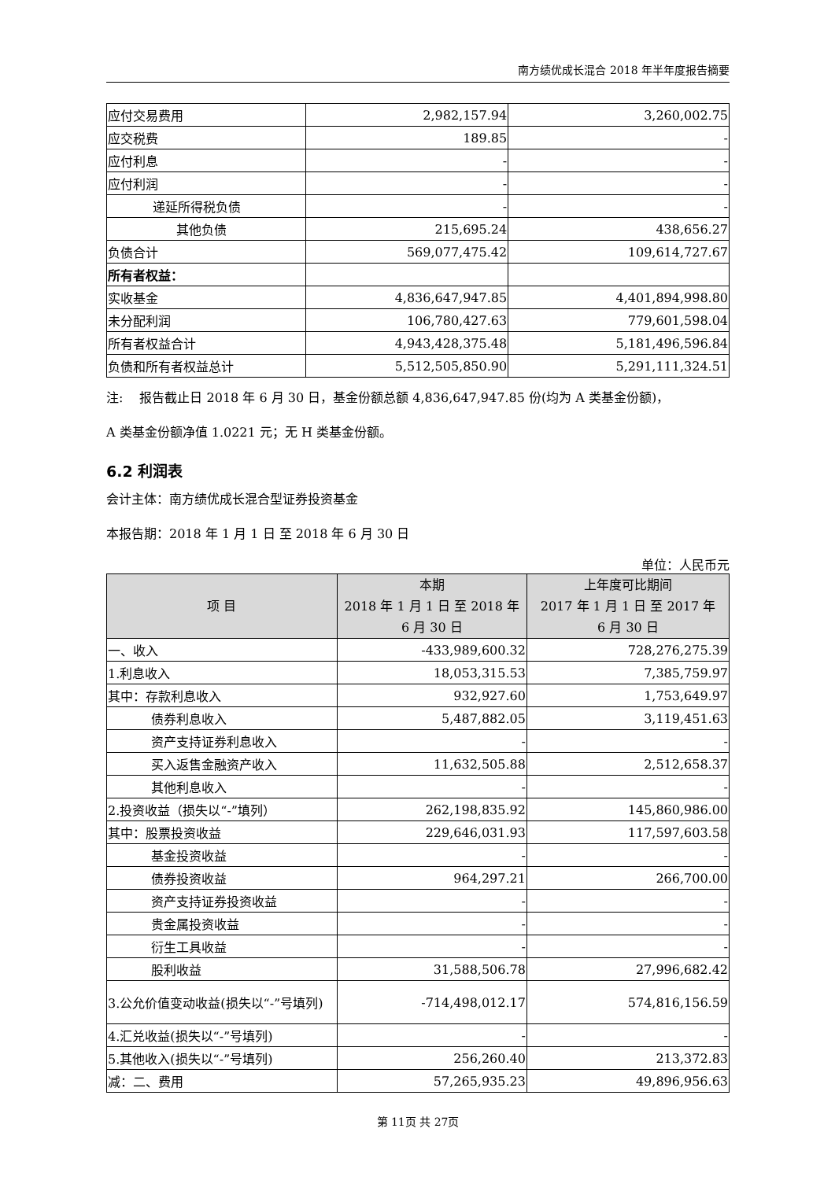南方绩优成长混合 2018 年半年度报告摘要
| 应付交易费用 | 2,982,157.94 | 3,260,002.75 |
| 应交税费 | 189.85 | - |
| 应付利息 | - | - |
| 应付利润 | - | - |
| 递延所得税负债 | - | - |
| 其他负债 | 215,695.24 | 438,656.27 |
| 负债合计 | 569,077,475.42 | 109,614,727.67 |
| 所有者权益： | | |
| 实收基金 | 4,836,647,947.85 | 4,401,894,998.80 |
| 未分配利润 | 106,780,427.63 | 779,601,598.04 |
| 所有者权益合计 | 4,943,428,375.48 | 5,181,496,596.84 |
| 负债和所有者权益总计 | 5,512,505,850.90 | 5,291,111,324.51 |
注:　 报告截止日 2018 年 6 月 30 日，基金份额总额 4,836,647,947.85 份(均为 A 类基金份额)，
A 类基金份额净值 1.0221 元；无 H 类基金份额。
6.2 利润表
会计主体：南方绩优成长混合型证券投资基金
本报告期：2018 年 1 月 1 日 至 2018 年 6 月 30 日
单位：人民币元
| 项 目 | 本期 2018 年 1 月 1 日 至 2018 年 6 月 30 日 | 上年度可比期间 2017 年 1 月 1 日 至 2017 年 6 月 30 日 |
| --- | --- | --- |
| 一、收入 | -433,989,600.32 | 728,276,275.39 |
| 1.利息收入 | 18,053,315.53 | 7,385,759.97 |
| 其中：存款利息收入 | 932,927.60 | 1,753,649.97 |
| 债券利息收入 | 5,487,882.05 | 3,119,451.63 |
| 资产支持证券利息收入 | - | - |
| 买入返售金融资产收入 | 11,632,505.88 | 2,512,658.37 |
| 其他利息收入 | - | - |
| 2.投资收益（损失以“-”填列） | 262,198,835.92 | 145,860,986.00 |
| 其中：股票投资收益 | 229,646,031.93 | 117,597,603.58 |
| 基金投资收益 | - | - |
| 债券投资收益 | 964,297.21 | 266,700.00 |
| 资产支持证券投资收益 | - | - |
| 贵金属投资收益 | - | - |
| 衍生工具收益 | - | - |
| 股利收益 | 31,588,506.78 | 27,996,682.42 |
| 3.公允价值变动收益(损失以“-”号填列) | -714,498,012.17 | 574,816,156.59 |
| 4.汇兑收益(损失以“-”号填列) | - | - |
| 5.其他收入(损失以“-”号填列) | 256,260.40 | 213,372.83 |
| 减：二、费用 | 57,265,935.23 | 49,896,956.63 |
第 11页 共 27页